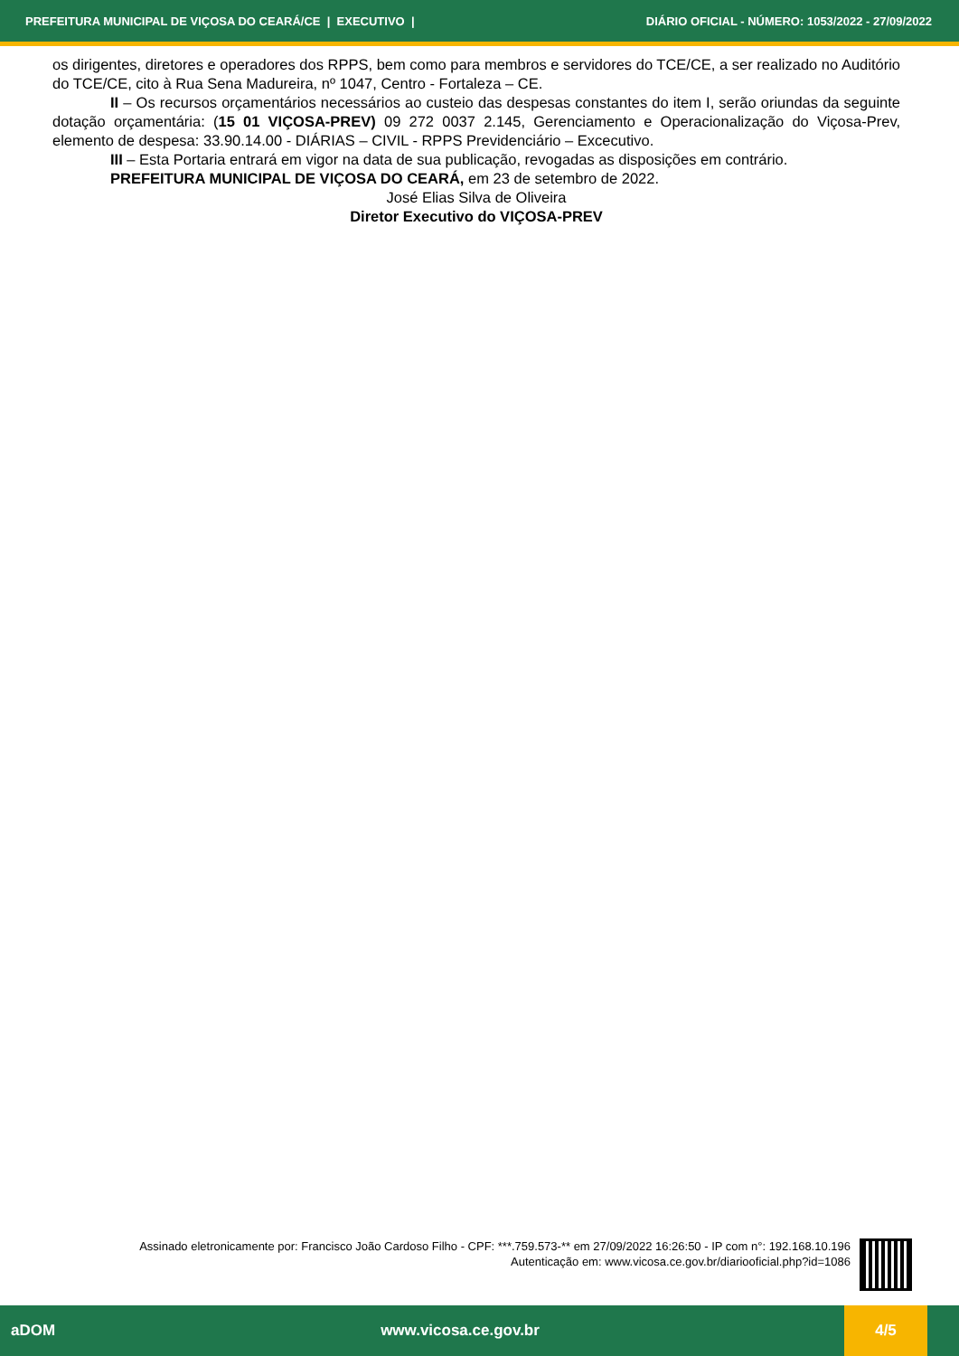PREFEITURA MUNICIPAL DE VIÇOSA DO CEARÁ/CE | EXECUTIVO | DIÁRIO OFICIAL - NÚMERO: 1053/2022 - 27/09/2022
os dirigentes, diretores e operadores dos RPPS, bem como para membros e servidores do TCE/CE, a ser realizado no Auditório do TCE/CE, cito à Rua Sena Madureira, nº 1047, Centro - Fortaleza – CE.
II – Os recursos orçamentários necessários ao custeio das despesas constantes do item I, serão oriundas da seguinte dotação orçamentária: (15 01 VIÇOSA-PREV) 09 272 0037 2.145, Gerenciamento e Operacionalização do Viçosa-Prev, elemento de despesa: 33.90.14.00 - DIÁRIAS – CIVIL - RPPS Previdenciário – Excecutivo.
III – Esta Portaria entrará em vigor na data de sua publicação, revogadas as disposições em contrário.
PREFEITURA MUNICIPAL DE VIÇOSA DO CEARÁ, em 23 de setembro de 2022.
José Elias Silva de Oliveira
Diretor Executivo do VIÇOSA-PREV
Assinado eletronicamente por: Francisco João Cardoso Filho - CPF: ***.759.573-** em 27/09/2022 16:26:50 - IP com n°: 192.168.10.196
Autenticação em: www.vicosa.ce.gov.br/diariooficial.php?id=1086
aDOM www.vicosa.ce.gov.br 4/5